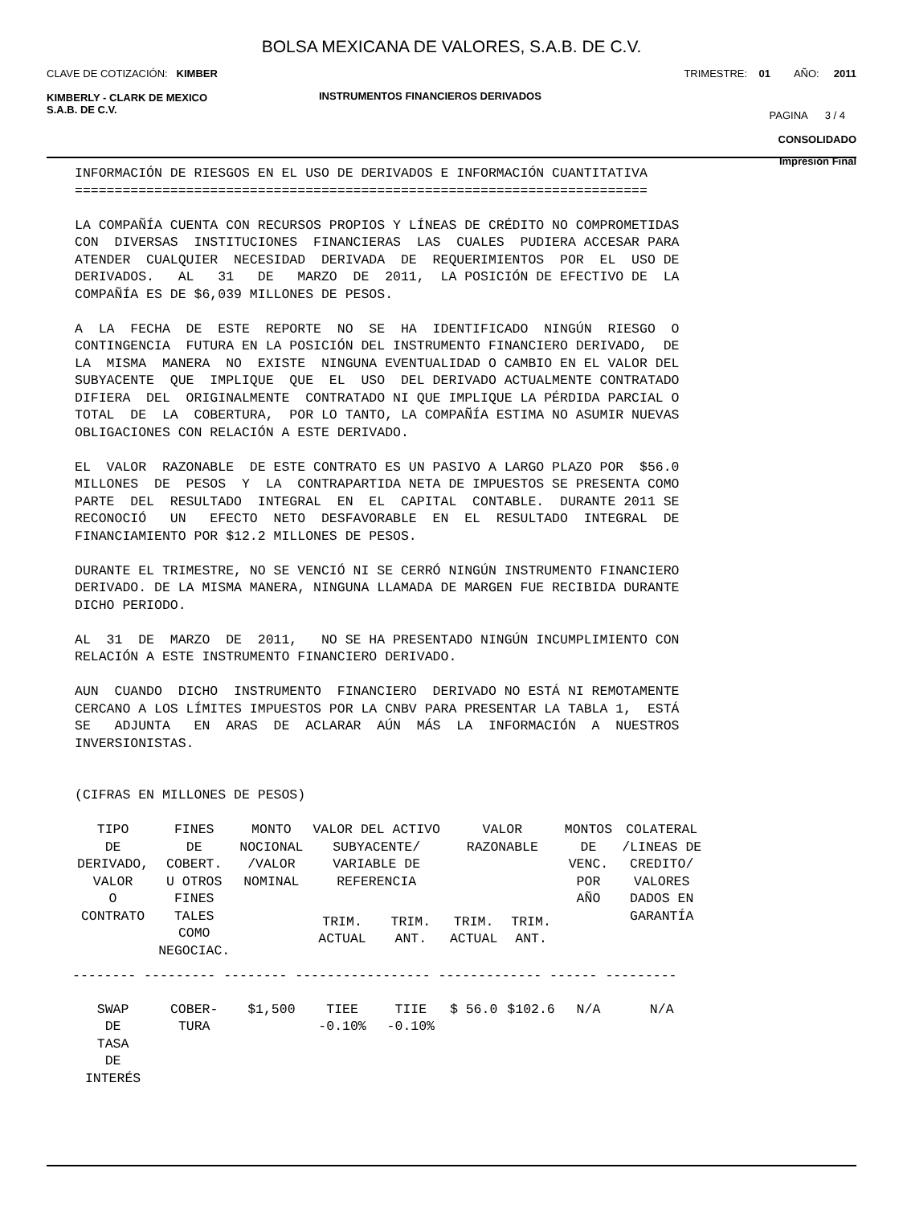BOLSA MEXICANA DE VALORES, S.A.B. DE C.V.
CLAVE DE COTIZACIÓN: KIMBER
TRIMESTRE: 01 AÑO: 2011
KIMBERLY - CLARK DE MEXICO
S.A.B. DE C.V.
INSTRUMENTOS FINANCIEROS DERIVADOS
PAGINA 3 / 4
CONSOLIDADO
Impresión Final
INFORMACIÓN DE RIESGOS EN EL USO DE DERIVADOS E INFORMACIÓN CUANTITATIVA ======================================================================== LA COMPAÑÍA CUENTA CON RECURSOS PROPIOS Y LÍNEAS DE CRÉDITO NO COMPROMETIDAS CON DIVERSAS INSTITUCIONES FINANCIERAS LAS CUALES PUDIERA ACCESAR PARA ATENDER CUALQUIER NECESIDAD DERIVADA DE REQUERIMIENTOS POR EL USO DE DERIVADOS. AL 31 DE MARZO DE 2011, LA POSICIÓN DE EFECTIVO DE LA COMPAÑÍA ES DE $6,039 MILLONES DE PESOS. A LA FECHA DE ESTE REPORTE NO SE HA IDENTIFICADO NINGÚN RIESGO O CONTINGENCIA FUTURA EN LA POSICIÓN DEL INSTRUMENTO FINANCIERO DERIVADO, DE LA MISMA MANERA NO EXISTE NINGUNA EVENTUALIDAD O CAMBIO EN EL VALOR DEL SUBYACENTE QUE IMPLIQUE QUE EL USO DEL DERIVADO ACTUALMENTE CONTRATADO DIFIERA DEL ORIGINALMENTE CONTRATADO NI QUE IMPLIQUE LA PÉRDIDA PARCIAL O TOTAL DE LA COBERTURA, POR LO TANTO, LA COMPAÑÍA ESTIMA NO ASUMIR NUEVAS OBLIGACIONES CON RELACIÓN A ESTE DERIVADO. EL VALOR RAZONABLE DE ESTE CONTRATO ES UN PASIVO A LARGO PLAZO POR $56.0 MILLONES DE PESOS Y LA CONTRAPARTIDA NETA DE IMPUESTOS SE PRESENTA COMO PARTE DEL RESULTADO INTEGRAL EN EL CAPITAL CONTABLE. DURANTE 2011 SE RECONOCIÓ UN EFECTO NETO DESFAVORABLE EN EL RESULTADO INTEGRAL DE FINANCIAMIENTO POR $12.2 MILLONES DE PESOS. DURANTE EL TRIMESTRE, NO SE VENCIÓ NI SE CERRÓ NINGÚN INSTRUMENTO FINANCIERO DERIVADO. DE LA MISMA MANERA, NINGUNA LLAMADA DE MARGEN FUE RECIBIDA DURANTE DICHO PERIODO. AL 31 DE MARZO DE 2011, NO SE HA PRESENTADO NINGÚN INCUMPLIMIENTO CON RELACIÓN A ESTE INSTRUMENTO FINANCIERO DERIVADO. AUN CUANDO DICHO INSTRUMENTO FINANCIERO DERIVADO NO ESTÁ NI REMOTAMENTE CERCANO A LOS LÍMITES IMPUESTOS POR LA CNBV PARA PRESENTAR LA TABLA 1, ESTÁ SE ADJUNTA EN ARAS DE ACLARAR AÚN MÁS LA INFORMACIÓN A NUESTROS INVERSIONISTAS. (CIFRAS EN MILLONES DE PESOS)
| TIPO DE DERIVADO, VALOR O CONTRATO | FINES DE COBERT. U OTROS FINES TALES COMO NEGOCIAC. | MONTO NOCIONAL /VALOR NOMINAL | VALOR DEL ACTIVO SUBYACENTE/ VARIABLE DE REFERENCIA | | VALOR RAZONABLE | | MONTOS DE VENC. POR AÑO | COLATERAL /LINEAS DE CREDITO/ VALORES DADOS EN GARANTÍA |
| --- | --- | --- | --- | --- | --- | --- | --- | --- |
| | | | TRIM. ACTUAL | TRIM. ANT. | TRIM. ACTUAL | TRIM. ANT. | | |
| -------- --------- -------- ----------------- ------------- ------ --------- | | | | | | | | |
| SWAP DE TASA DE INTERÉS | COBER- TURA | $1,500 | TIEE -0.10% | TIIE -0.10% | $ 56.0 | $102.6 | N/A | N/A |